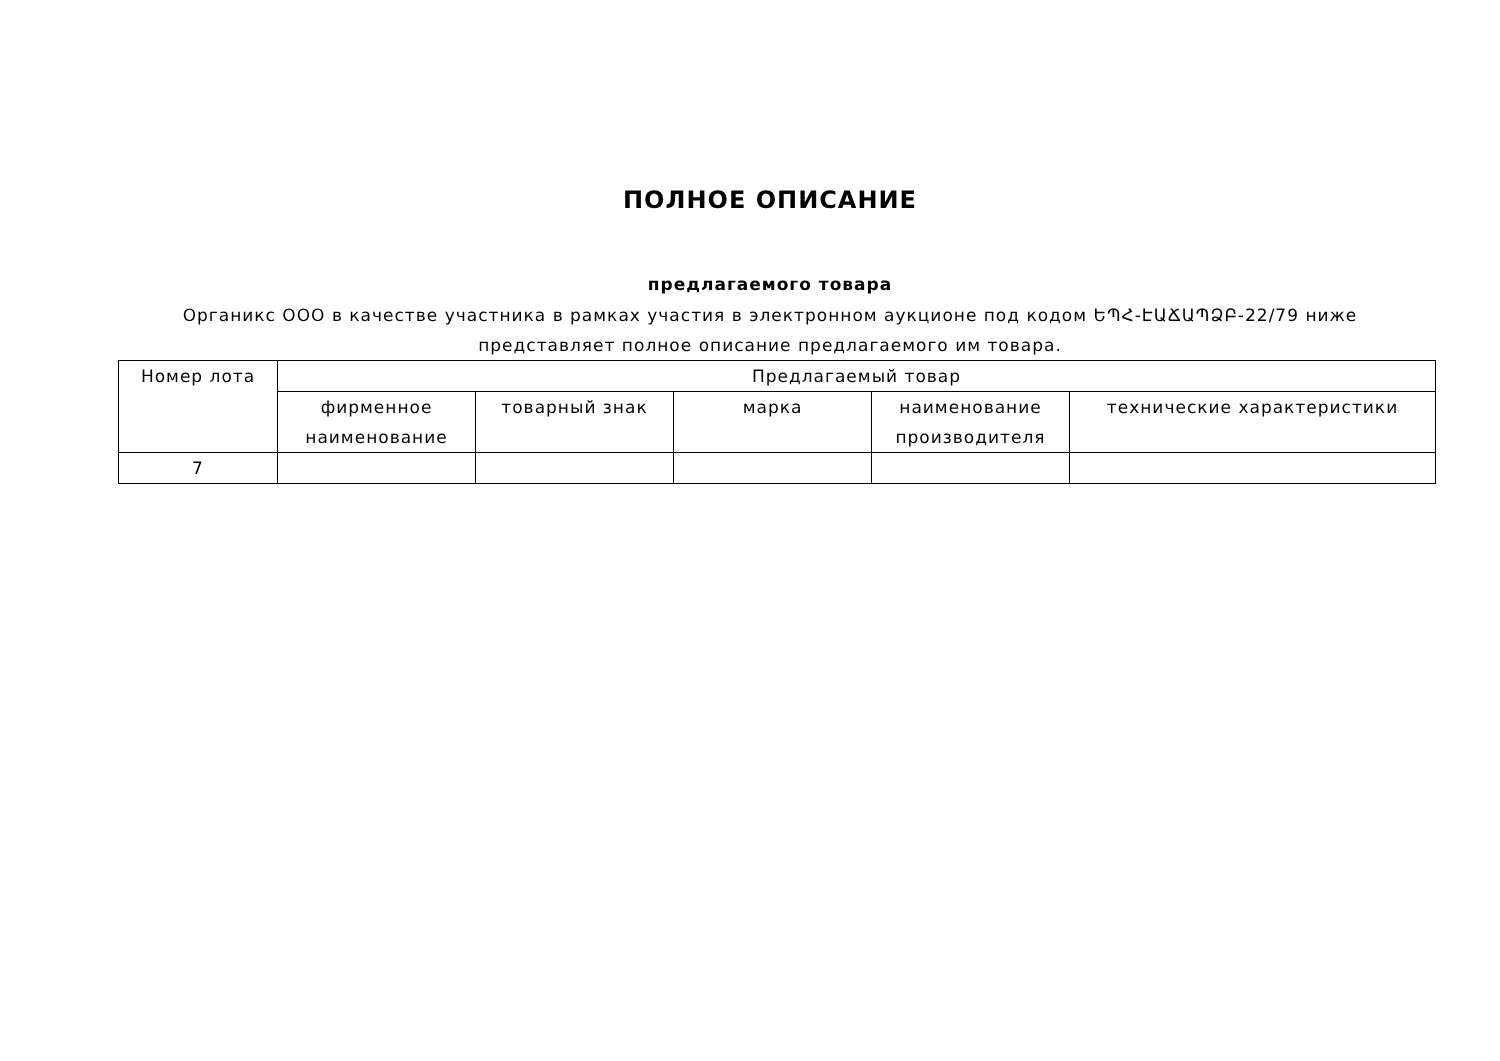ПОЛНОЕ ОПИСАНИЕ
предлагаемого товара
Органикс ООО в качестве участника в рамках участия в электронном аукционе под кодом ԵՊՀ-ԷԱՃԱՊՁԲ-22/79 ниже представляет полное описание предлагаемого им товара.
| Номер лота | Предлагаемый товар | | | | |
| --- | --- | --- | --- | --- | --- |
| | фирменное наименование | товарный знак | марка | наименование производителя | технические характеристики |
| 7 | | | | | |